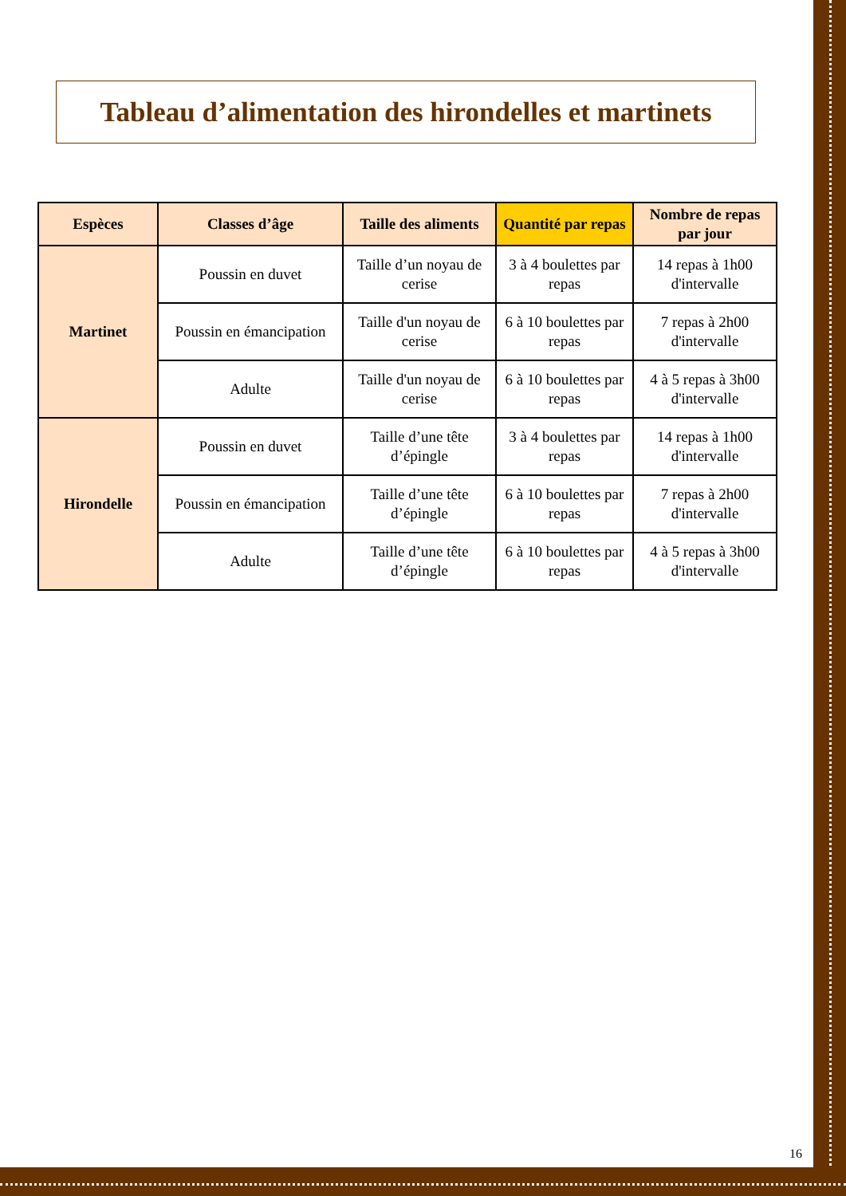Tableau d’alimentation des hirondelles et martinets
| Espèces | Classes d’âge | Taille des aliments | Quantité par repas | Nombre de repas par jour |
| --- | --- | --- | --- | --- |
| Martinet | Poussin en duvet | Taille d’un noyau de cerise | 3 à 4 boulettes par repas | 14 repas à 1h00 d'intervalle |
| | Poussin en émancipation | Taille d'un noyau de cerise | 6 à 10 boulettes par repas | 7 repas à 2h00 d'intervalle |
| | Adulte | Taille d'un noyau de cerise | 6 à 10 boulettes par repas | 4 à 5 repas à 3h00 d'intervalle |
| Hirondelle | Poussin en duvet | Taille d’une tête d’épingle | 3 à 4 boulettes par repas | 14 repas à 1h00 d'intervalle |
| | Poussin en émancipation | Taille d’une tête d’épingle | 6 à 10 boulettes par repas | 7 repas à 2h00 d'intervalle |
| | Adulte | Taille d’une tête d’épingle | 6 à 10 boulettes par repas | 4 à 5 repas à 3h00 d'intervalle |
16